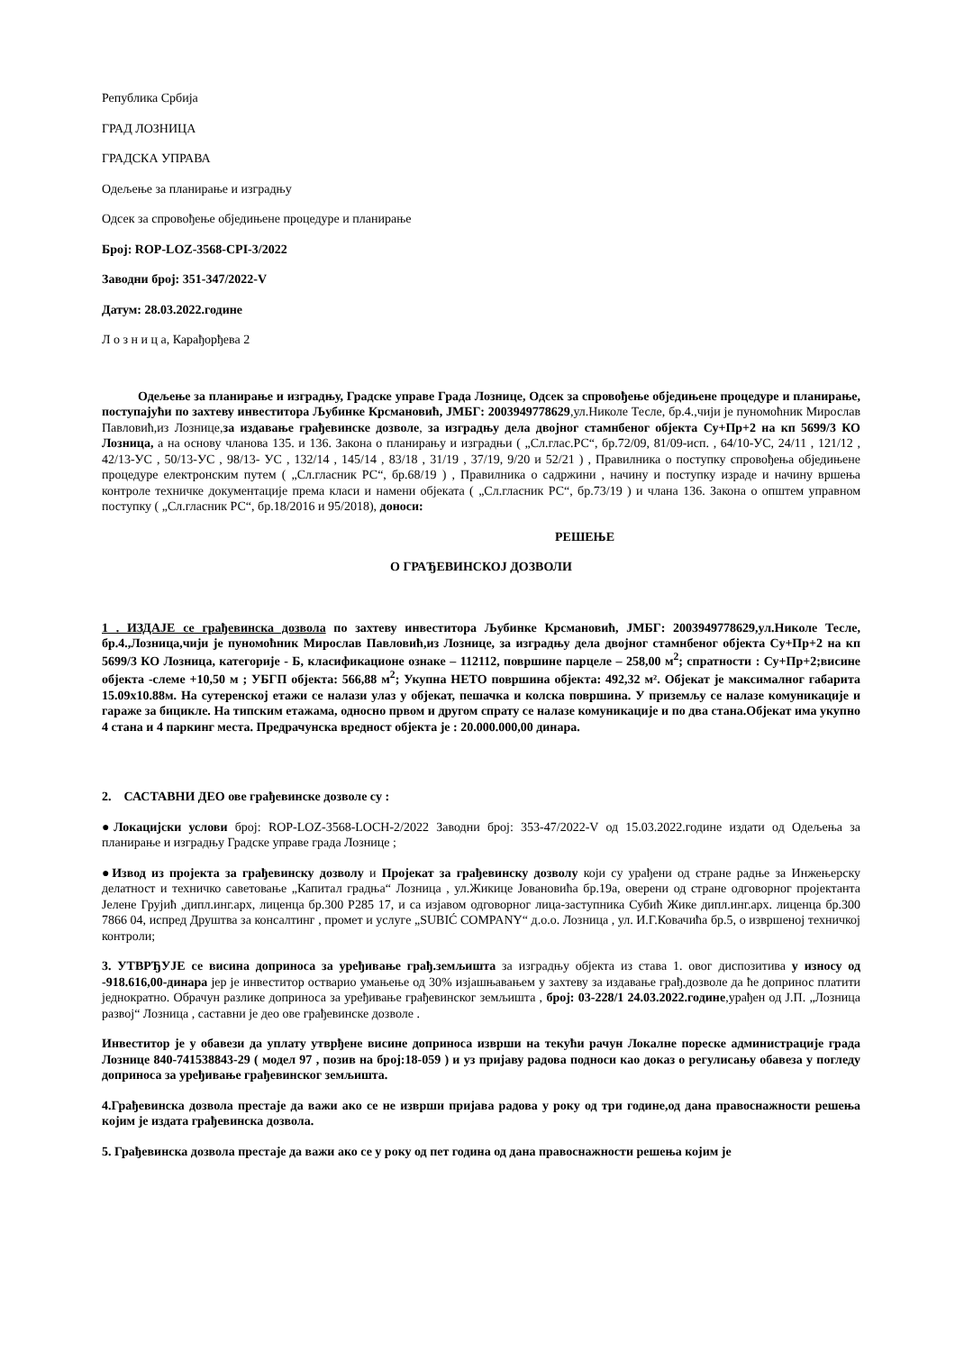Република Србија
ГРАД ЛОЗНИЦА
ГРАДСКА УПРАВА
Одељење за планирање и изградњу
Одсек за спровођење обједињене процедуре и планирање
Број: ROP-LOZ-3568-CPI-3/2022
Заводни број: 351-347/2022-V
Датум: 28.03.2022.године
Л о з н и ц а, Карађорђева 2
Одељење за планирање и изградњу, Градске управе Града Лознице, Одсек за спровођење обједињене процедуре и планирање, поступајући по захтеву инвеститора Љубинке Крсмановић, ЈМБГ: 2003949778629,ул.Николе Тесле, бр.4.,чији је пуномоћник Мирослав Павловић,из Лознице,за издавање грађевинске дозволе, за изградњу дела двојног стамнбеног објекта Су+Пр+2 на кп 5699/3 КО Лозница, а на основу чланова 135. и 136. Закона о планирању и изградњи ( „Сл.глас.РС“, бр.72/09, 81/09-исп. , 64/10-УС, 24/11 , 121/12 , 42/13-УС , 50/13-УС , 98/13- УС , 132/14 , 145/14 , 83/18 , 31/19 , 37/19, 9/20 и 52/21 ) , Правилника о поступку спровођења обједињене процедуре електронским путем ( „Сл.гласник РС“, бр.68/19 ) , Правилника о садржини , начину и поступку израде и начину вршења контроле техничке документације према класи и намени објеката ( „Сл.гласник РС“, бр.73/19 ) и члана 136. Закона о општем управном поступку ( „Сл.гласник РС“, бр.18/2016 и 95/2018), доноси:
РЕШЕЊЕ
О ГРАЂЕВИНСКОЈ ДОЗВОЛИ
1 . ИЗДАЈЕ се грађевинска дозвола по захтеву инвеститора Љубинке Крсмановић, ЈМБГ: 2003949778629,ул.Николе Тесле, бр.4.,Лозница,чији је пуномоћник Мирослав Павловић,из Лознице, за изградњу дела двојног стамнбеног објекта Су+Пр+2 на кп 5699/3 КО Лозница, категорије - Б, класификационе ознаке – 112112, површине парцеле – 258,00 м<sup>2</sup>; спратности : Су+Пр+2;висине објекта -слеме +10,50 м ; УБГП објекта: 566,88 м<sup>2</sup>; Укупна НЕТО површина објекта: 492,32 м². Објекат је максималног габарита 15.09x10.88м. На сутеренској етажи се налази улаз у објекат, пешачка и колска површина. У приземљу се налазе комуникације и гараже за бицикле. На типским етажама, односно првом и другом спрату се налазе комуникације и по два стана.Објекат има укупно 4 стана и 4 паркинг места. Предрачунска вредност објекта је : 20.000.000,00 динара.
2. САСТАВНИ ДЕО ове грађевинске дозволе су :
●Локацијски услови број: ROP-LOZ-3568-LOCH-2/2022 Заводни број: 353-47/2022-V од 15.03.2022.године издати од Одељења за планирање и изградњу Градске управе града Лознице ;
●Извод из пројекта за грађевинску дозволу и Пројекат за грађевинску дозволу који су урађени од стране радње за Инжењерску делатност и техничко саветовање „Капитал градња“ Лозница , ул.Жикице Јовановића бр.19а, оверени од стране одговорног пројектанта Јелене Грујић ,дипл.инг.арх, лиценца бр.300 Р285 17, и са изјавом одговорног лица-заступника Субић Жике дипл.инг.арх. лиценца бр.300 7866 04, испред Друштва за консалтинг , промет и услуге „SUBIĆ COMPANY“ д.о.о. Лозница , ул. И.Г.Ковачића бр.5, о извршеној техничкој контроли;
3. УТВРЂУЈЕ се висина доприноса за уређивање грађ.земљишта за изградњу објекта из става 1. овог диспозитива у износу од -918.616,00-динара јер је инвеститор остварио умањење од 30% изјашњавањем у захтеву за издавање грађ.дозволе да ће допринос платити једнократно. Обрачун разлике доприноса за уређивање грађевинског земљишта , број: 03-228/1 24.03.2022.године,урађен од Ј.П. „Лозница развој“ Лозница , саставни је део ове грађевинске дозволе .
Инвеститор је у обавези да уплату утврђене висине доприноса изврши на текући рачун Локалне пореске администрације града Лознице 840-741538843-29 ( модел 97 , позив на број:18-059 ) и уз пријаву радова подноси као доказ о регулисању обавеза у погледу доприноса за уређивање грађевинског земљишта.
4.Грађевинска дозвола престаје да важи ако се не изврши пријава радова у року од три године,од дана правоснажности решења којим је издата грађевинска дозвола.
5. Грађевинска дозвола престаје да важи ако се у року од пет година од дана правоснажности решења којим је